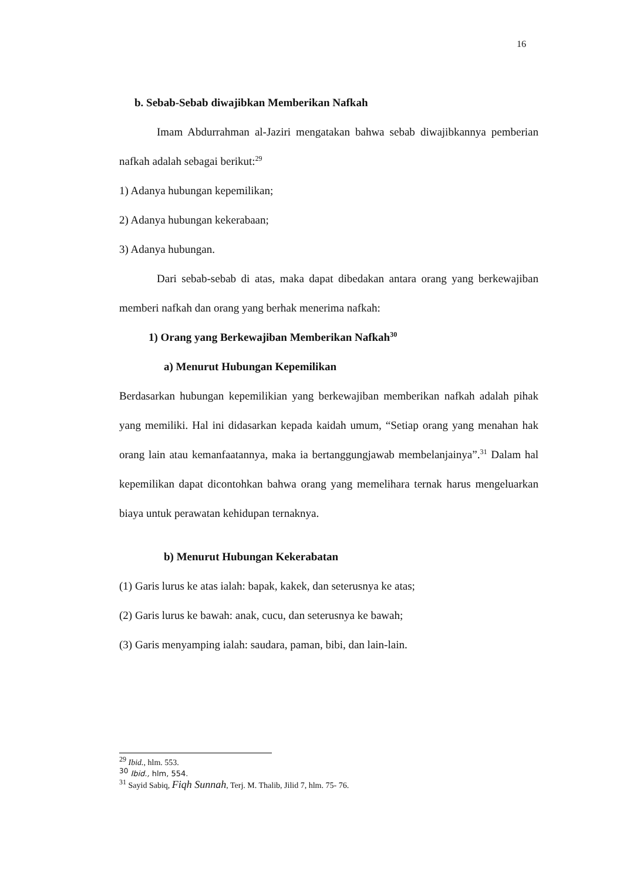16
b. Sebab-Sebab diwajibkan Memberikan Nafkah
Imam Abdurrahman al-Jaziri mengatakan bahwa sebab diwajibkannya pemberian nafkah adalah sebagai berikut:<sup>29</sup>
1) Adanya hubungan kepemilikan;
2) Adanya hubungan kekerabaan;
3) Adanya hubungan.
Dari sebab-sebab di atas, maka dapat dibedakan antara orang yang berkewajiban memberi nafkah dan orang yang berhak menerima nafkah:
1) Orang yang Berkewajiban Memberikan Nafkah<sup>30</sup>
a) Menurut Hubungan Kepemilikan
Berdasarkan hubungan kepemilikian yang berkewajiban memberikan nafkah adalah pihak yang memiliki. Hal ini didasarkan kepada kaidah umum, “Setiap orang yang menahan hak orang lain atau kemanfaatannya, maka ia bertanggungjawab membelanjainya”.<sup>31</sup> Dalam hal kepemilikan dapat dicontohkan bahwa orang yang memelihara ternak harus mengeluarkan biaya untuk perawatan kehidupan ternaknya.
b) Menurut Hubungan Kekerabatan
(1) Garis lurus ke atas ialah: bapak, kakek, dan seterusnya ke atas;
(2) Garis lurus ke bawah: anak, cucu, dan seterusnya ke bawah;
(3) Garis menyamping ialah: saudara, paman, bibi, dan lain-lain.
<sup>29</sup> Ibid., hlm. 553.
<sup>30</sup> Ibid., hlm, 554.
<sup>31</sup> Sayid Sabiq, Fiqh Sunnah, Terj. M. Thalib, Jilid 7, hlm. 75- 76.